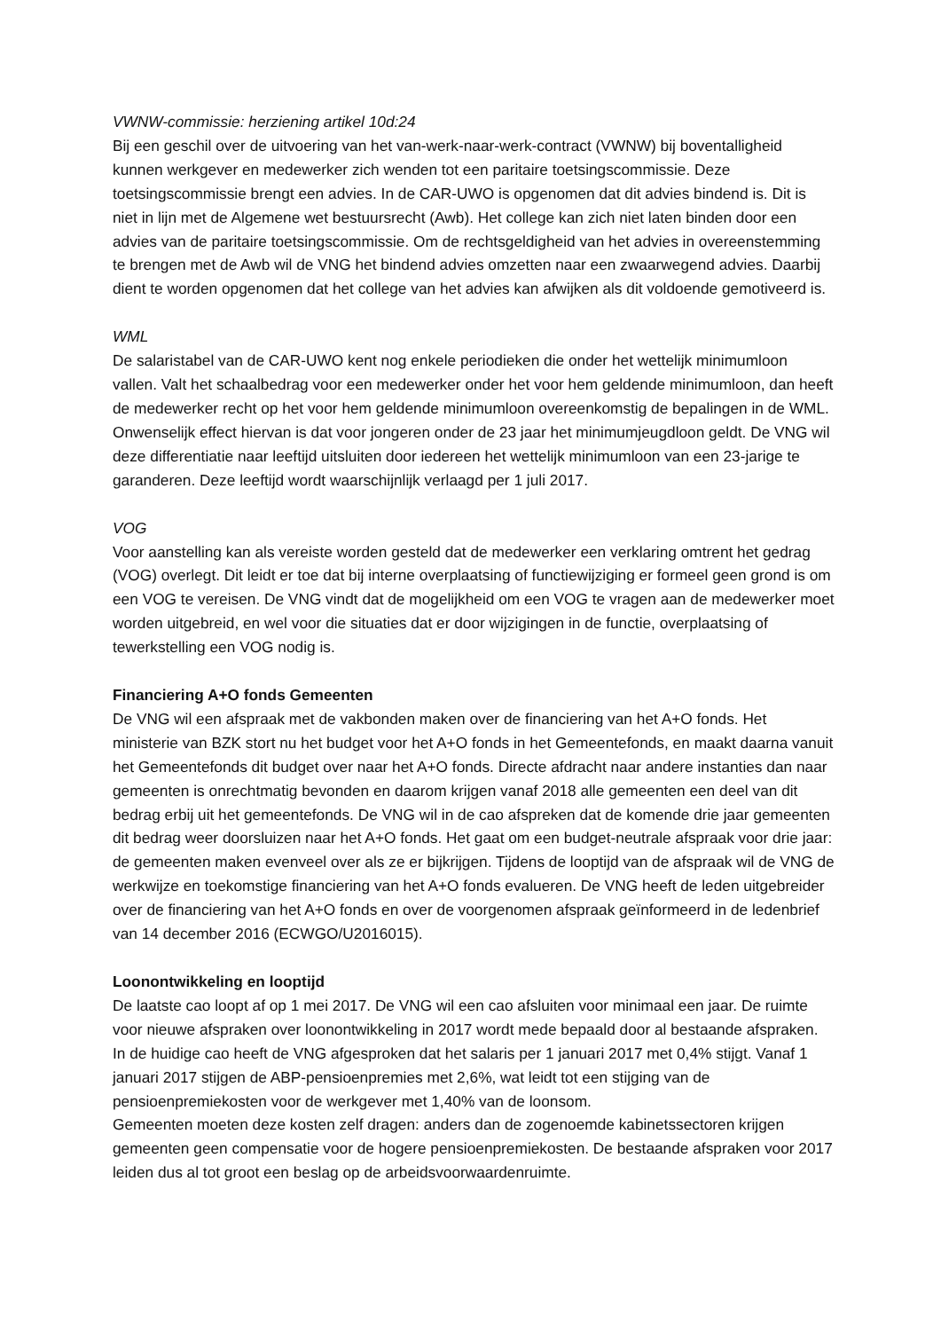VWNW-commissie: herziening artikel 10d:24
Bij een geschil over de uitvoering van het van-werk-naar-werk-contract (VWNW) bij boventalligheid kunnen werkgever en medewerker zich wenden tot een paritaire toetsingscommissie. Deze toetsingscommissie brengt een advies. In de CAR-UWO is opgenomen dat dit advies bindend is. Dit is niet in lijn met de Algemene wet bestuursrecht (Awb). Het college kan zich niet laten binden door een advies van de paritaire toetsingscommissie. Om de rechtsgeldigheid van het advies in overeenstemming te brengen met de Awb wil de VNG het bindend advies omzetten naar een zwaarwegend advies. Daarbij dient te worden opgenomen dat het college van het advies kan afwijken als dit voldoende gemotiveerd is.
WML
De salaristabel van de CAR-UWO kent nog enkele periodieken die onder het wettelijk minimumloon vallen. Valt het schaalbedrag voor een medewerker onder het voor hem geldende minimumloon, dan heeft de medewerker recht op het voor hem geldende minimumloon overeenkomstig de bepalingen in de WML. Onwenselijk effect hiervan is dat voor jongeren onder de 23 jaar het minimumjeugdloon geldt. De VNG wil deze differentiatie naar leeftijd uitsluiten door iedereen het wettelijk minimumloon van een 23-jarige te garanderen. Deze leeftijd wordt waarschijnlijk verlaagd per 1 juli 2017.
VOG
Voor aanstelling kan als vereiste worden gesteld dat de medewerker een verklaring omtrent het gedrag (VOG) overlegt. Dit leidt er toe dat bij interne overplaatsing of functiewijziging er formeel geen grond is om een VOG te vereisen. De VNG vindt dat de mogelijkheid om een VOG te vragen aan de medewerker moet worden uitgebreid, en wel voor die situaties dat er door wijzigingen in de functie, overplaatsing of tewerkstelling een VOG nodig is.
Financiering A+O fonds Gemeenten
De VNG wil een afspraak met de vakbonden maken over de financiering van het A+O fonds. Het ministerie van BZK stort nu het budget voor het A+O fonds in het Gemeentefonds, en maakt daarna vanuit het Gemeentefonds dit budget over naar het A+O fonds. Directe afdracht naar andere instanties dan naar gemeenten is onrechtmatig bevonden en daarom krijgen vanaf 2018 alle gemeenten een deel van dit bedrag erbij uit het gemeentefonds. De VNG wil in de cao afspreken dat de komende drie jaar gemeenten dit bedrag weer doorsluizen naar het A+O fonds. Het gaat om een budget-neutrale afspraak voor drie jaar: de gemeenten maken evenveel over als ze er bijkrijgen. Tijdens de looptijd van de afspraak wil de VNG de werkwijze en toekomstige financiering van het A+O fonds evalueren. De VNG heeft de leden uitgebreider over de financiering van het A+O fonds en over de voorgenomen afspraak geïnformeerd in de ledenbrief van 14 december 2016 (ECWGO/U2016015).
Loonontwikkeling en looptijd
De laatste cao loopt af op 1 mei 2017. De VNG wil een cao afsluiten voor minimaal een jaar. De ruimte voor nieuwe afspraken over loonontwikkeling in 2017 wordt mede bepaald door al bestaande afspraken. In de huidige cao heeft de VNG afgesproken dat het salaris per 1 januari 2017 met 0,4% stijgt. Vanaf 1 januari 2017 stijgen de ABP-pensioenpremies met 2,6%, wat leidt tot een stijging van de pensioenpremiekosten voor de werkgever met 1,40% van de loonsom.
Gemeenten moeten deze kosten zelf dragen: anders dan de zogenoemde kabinetssectoren krijgen gemeenten geen compensatie voor de hogere pensioenpremiekosten. De bestaande afspraken voor 2017 leiden dus al tot groot een beslag op de arbeidsvoorwaardenruimte.